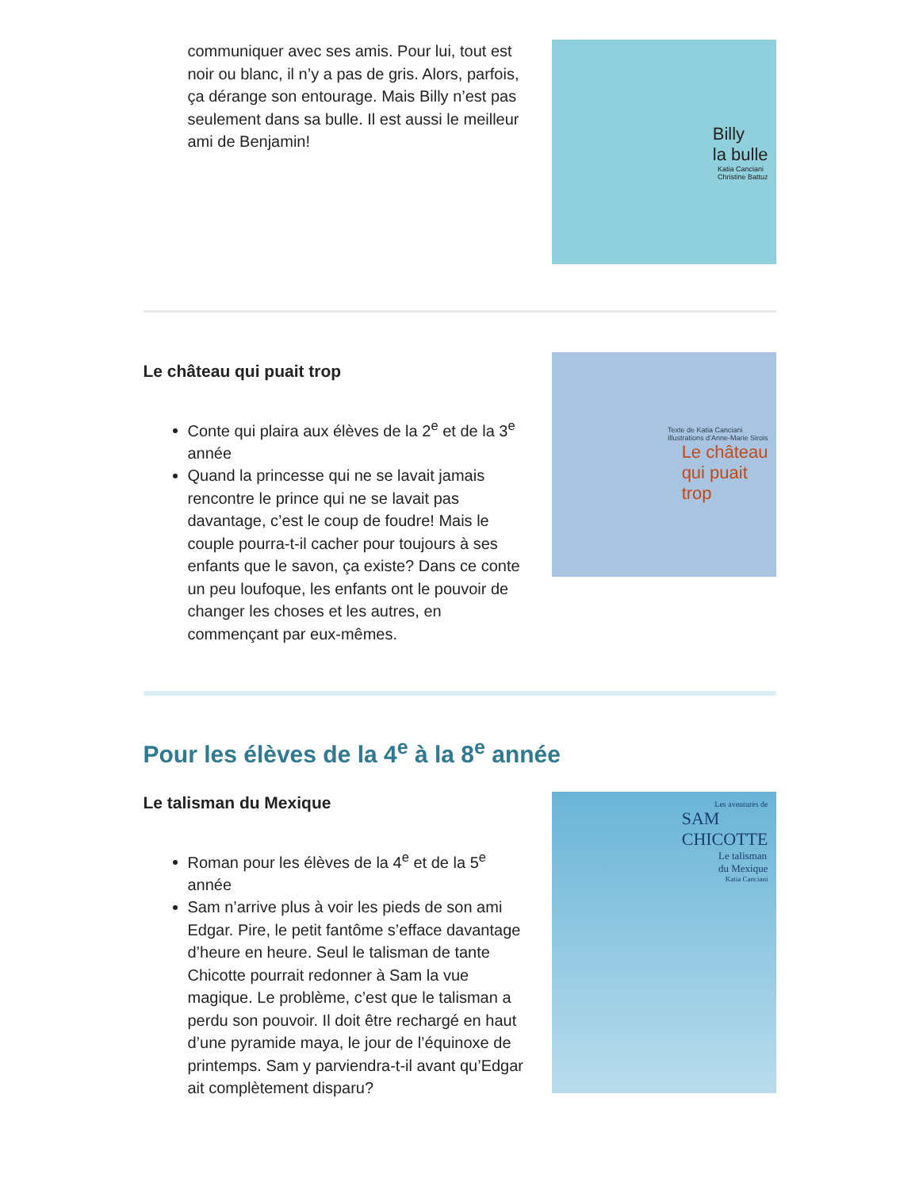communiquer avec ses amis. Pour lui, tout est noir ou blanc, il n’y a pas de gris. Alors, parfois, ça dérange son entourage. Mais Billy n’est pas seulement dans sa bulle. Il est aussi le meilleur ami de Benjamin!
Billy
la bulle
Katia Canciani
Christine Battuz
Le château qui puait trop
Conte qui plaira aux élèves de la 2<sup>e</sup> et de la 3<sup>e</sup> année
Quand la princesse qui ne se lavait jamais rencontre le prince qui ne se lavait pas davantage, c’est le coup de foudre! Mais le couple pourra-t-il cacher pour toujours à ses enfants que le savon, ça existe? Dans ce conte un peu loufoque, les enfants ont le pouvoir de changer les choses et les autres, en commençant par eux-mêmes.
Texte de Katia Canciani
Illustrations d’Anne-Marie Sirois
Le château
qui puait
trop
Pour les élèves de la 4<sup>e</sup> à la 8<sup>e</sup> année
Le talisman du Mexique
Roman pour les élèves de la 4<sup>e</sup> et de la 5<sup>e</sup> année
Sam n’arrive plus à voir les pieds de son ami Edgar. Pire, le petit fantôme s’efface davantage d’heure en heure. Seul le talisman de tante Chicotte pourrait redonner à Sam la vue magique. Le problème, c’est que le talisman a perdu son pouvoir. Il doit être rechargé en haut d’une pyramide maya, le jour de l’équinoxe de printemps. Sam y parviendra-t-il avant qu’Edgar ait complètement disparu?
Les aventures de
SAM
CHICOTTE
Le talisman
du Mexique
Katia Canciani